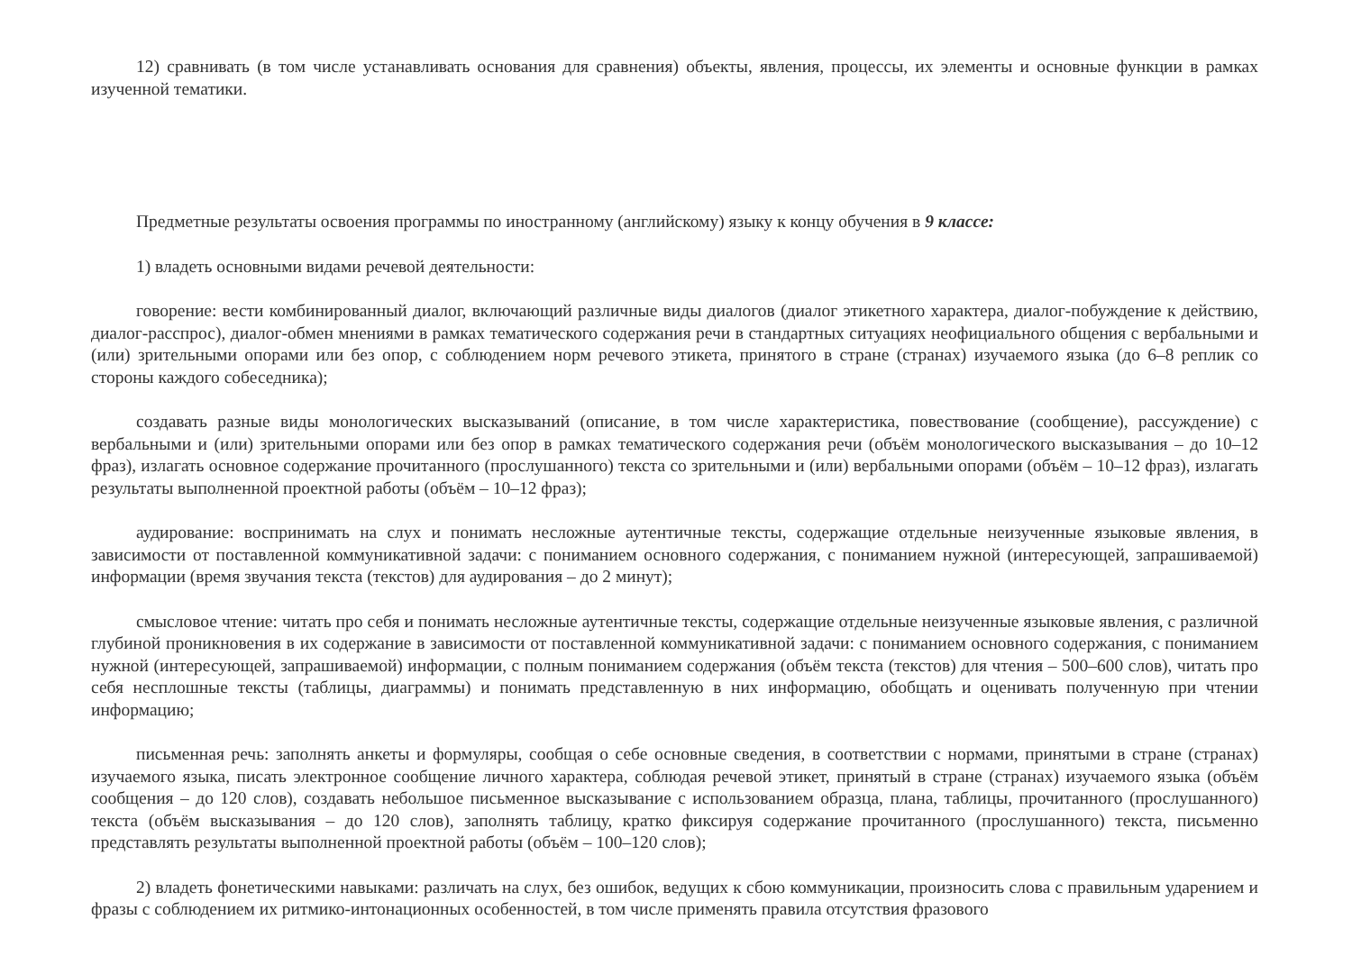12) сравнивать (в том числе устанавливать основания для сравнения) объекты, явления, процессы, их элементы и основные функции в рамках изученной тематики.
Предметные результаты освоения программы по иностранному (английскому) языку к концу обучения в 9 классе:
1) владеть основными видами речевой деятельности:
говорение: вести комбинированный диалог, включающий различные виды диалогов (диалог этикетного характера, диалог-побуждение к действию, диалог-расспрос), диалог-обмен мнениями в рамках тематического содержания речи в стандартных ситуациях неофициального общения с вербальными и (или) зрительными опорами или без опор, с соблюдением норм речевого этикета, принятого в стране (странах) изучаемого языка (до 6–8 реплик со стороны каждого собеседника);
создавать разные виды монологических высказываний (описание, в том числе характеристика, повествование (сообщение), рассуждение) с вербальными и (или) зрительными опорами или без опор в рамках тематического содержания речи (объём монологического высказывания – до 10–12 фраз), излагать основное содержание прочитанного (прослушанного) текста со зрительными и (или) вербальными опорами (объём – 10–12 фраз), излагать результаты выполненной проектной работы (объём – 10–12 фраз);
аудирование: воспринимать на слух и понимать несложные аутентичные тексты, содержащие отдельные неизученные языковые явления, в зависимости от поставленной коммуникативной задачи: с пониманием основного содержания, с пониманием нужной (интересующей, запрашиваемой) информации (время звучания текста (текстов) для аудирования – до 2 минут);
смысловое чтение: читать про себя и понимать несложные аутентичные тексты, содержащие отдельные неизученные языковые явления, с различной глубиной проникновения в их содержание в зависимости от поставленной коммуникативной задачи: с пониманием основного содержания, с пониманием нужной (интересующей, запрашиваемой) информации, с полным пониманием содержания (объём текста (текстов) для чтения – 500–600 слов), читать про себя несплошные тексты (таблицы, диаграммы) и понимать представленную в них информацию, обобщать и оценивать полученную при чтении информацию;
письменная речь: заполнять анкеты и формуляры, сообщая о себе основные сведения, в соответствии с нормами, принятыми в стране (странах) изучаемого языка, писать электронное сообщение личного характера, соблюдая речевой этикет, принятый в стране (странах) изучаемого языка (объём сообщения – до 120 слов), создавать небольшое письменное высказывание с использованием образца, плана, таблицы, прочитанного (прослушанного) текста (объём высказывания – до 120 слов), заполнять таблицу, кратко фиксируя содержание прочитанного (прослушанного) текста, письменно представлять результаты выполненной проектной работы (объём – 100–120 слов);
2) владеть фонетическими навыками: различать на слух, без ошибок, ведущих к сбою коммуникации, произносить слова с правильным ударением и фразы с соблюдением их ритмико-интонационных особенностей, в том числе применять правила отсутствия фразового